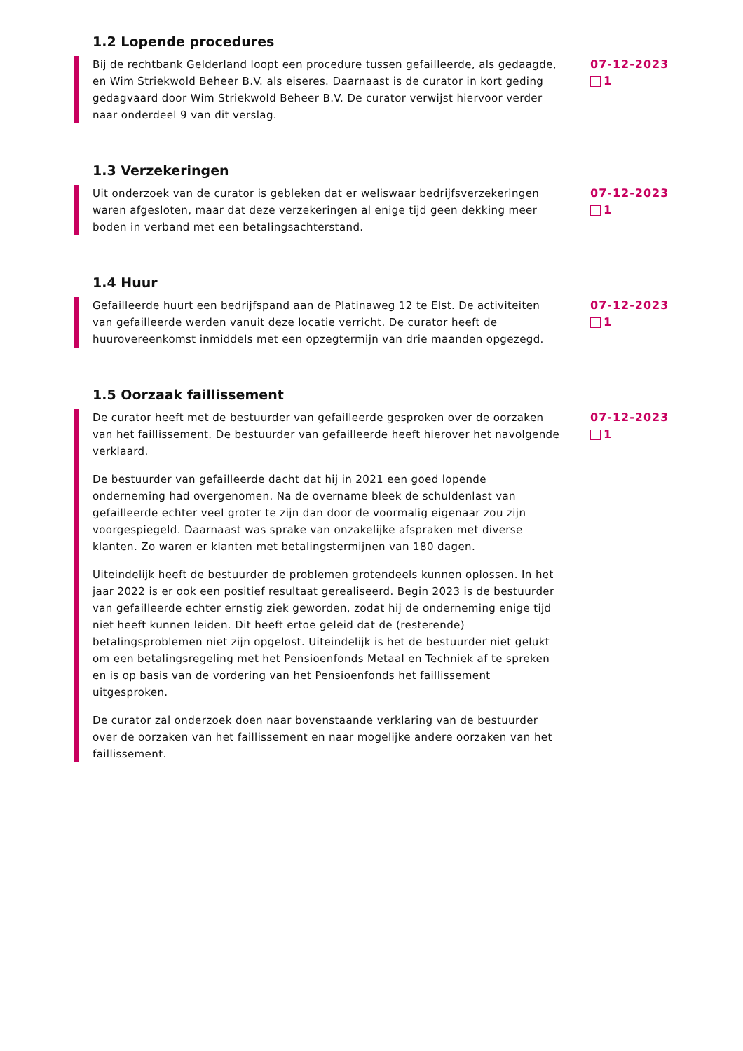1.2 Lopende procedures
Bij de rechtbank Gelderland loopt een procedure tussen gefailleerde, als gedaagde, en Wim Striekwold Beheer B.V. als eiseres. Daarnaast is de curator in kort geding gedagvaard door Wim Striekwold Beheer B.V. De curator verwijst hiervoor verder naar onderdeel 9 van dit verslag.
07-12-2023
1
1.3 Verzekeringen
Uit onderzoek van de curator is gebleken dat er weliswaar bedrijfsverzekeringen waren afgesloten, maar dat deze verzekeringen al enige tijd geen dekking meer boden in verband met een betalingsachterstand.
07-12-2023
1
1.4 Huur
Gefailleerde huurt een bedrijfspand aan de Platinaweg 12 te Elst. De activiteiten van gefailleerde werden vanuit deze locatie verricht. De curator heeft de huurovereenkomst inmiddels met een opzegtermijn van drie maanden opgezegd.
07-12-2023
1
1.5 Oorzaak faillissement
De curator heeft met de bestuurder van gefailleerde gesproken over de oorzaken van het faillissement. De bestuurder van gefailleerde heeft hierover het navolgende verklaard.
De bestuurder van gefailleerde dacht dat hij in 2021 een goed lopende onderneming had overgenomen. Na de overname bleek de schuldenlast van gefailleerde echter veel groter te zijn dan door de voormalig eigenaar zou zijn voorgespiegeld. Daarnaast was sprake van onzakelijke afspraken met diverse klanten. Zo waren er klanten met betalingstermijnen van 180 dagen.
Uiteindelijk heeft de bestuurder de problemen grotendeels kunnen oplossen. In het jaar 2022 is er ook een positief resultaat gerealiseerd. Begin 2023 is de bestuurder van gefailleerde echter ernstig ziek geworden, zodat hij de onderneming enige tijd niet heeft kunnen leiden. Dit heeft ertoe geleid dat de (resterende) betalingsproblemen niet zijn opgelost. Uiteindelijk is het de bestuurder niet gelukt om een betalingsregeling met het Pensioenfonds Metaal en Techniek af te spreken en is op basis van de vordering van het Pensioenfonds het faillissement uitgesproken.
De curator zal onderzoek doen naar bovenstaande verklaring van de bestuurder over de oorzaken van het faillissement en naar mogelijke andere oorzaken van het faillissement.
07-12-2023
1